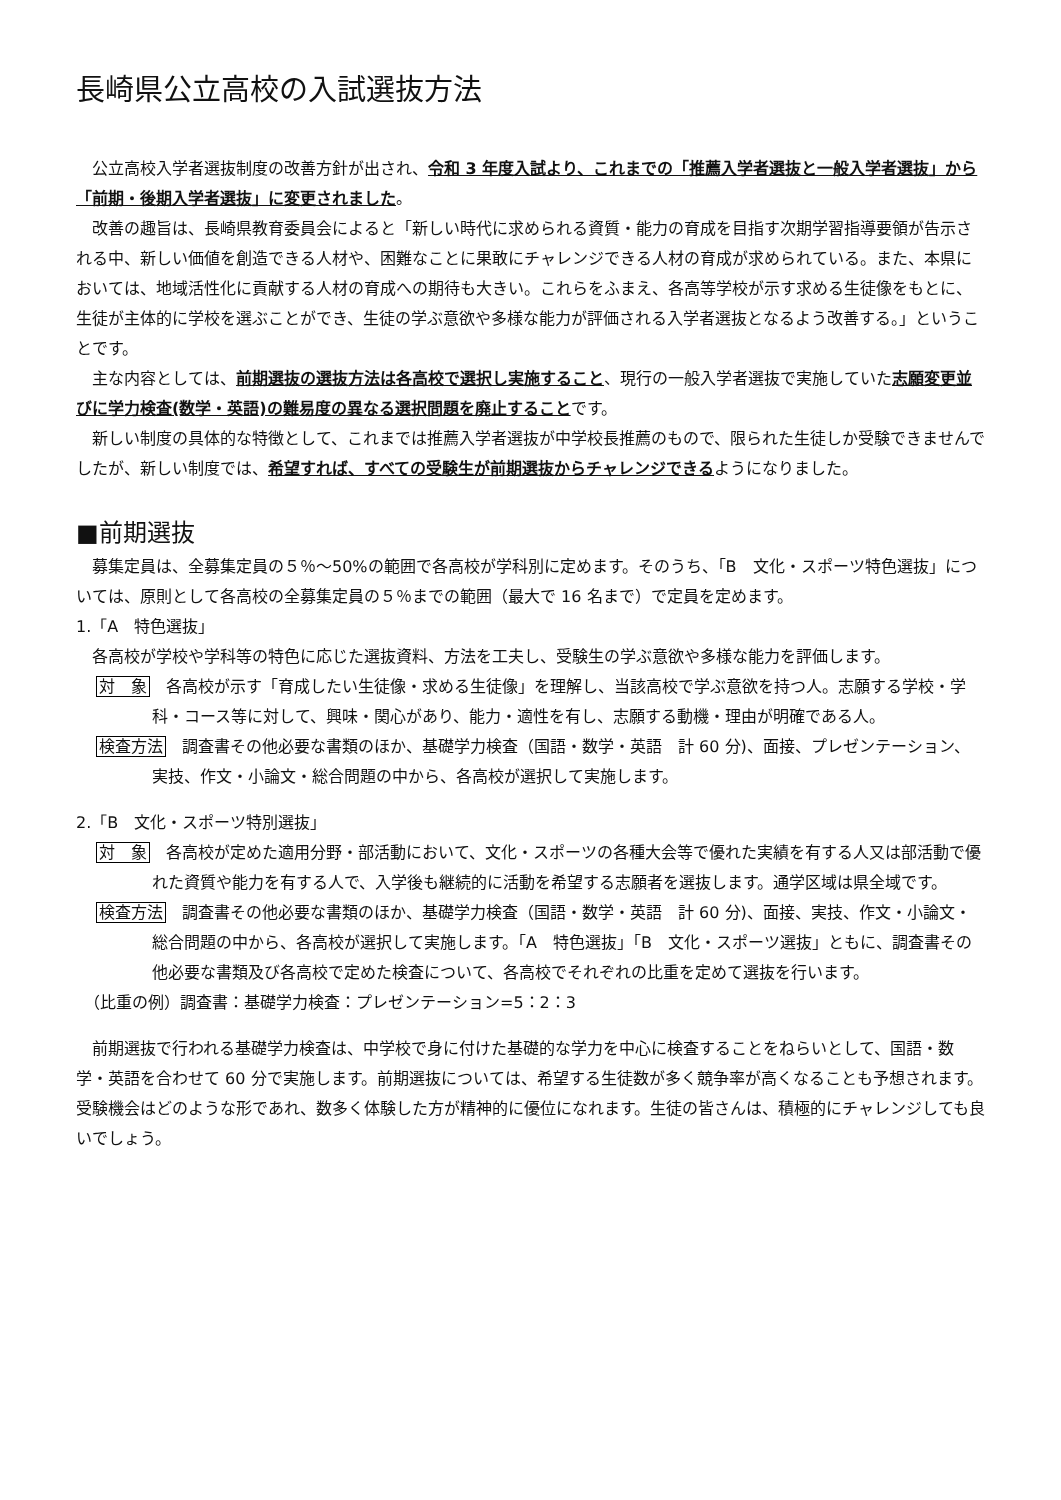長崎県公立高校の入試選抜方法
公立高校入学者選抜制度の改善方針が出され、令和 3 年度入試より、これまでの「推薦入学者選抜と一般入学者選抜」から「前期・後期入学者選抜」に変更されました。
改善の趣旨は、長崎県教育委員会によると「新しい時代に求められる資質・能力の育成を目指す次期学習指導要領が告示される中、新しい価値を創造できる人材や、困難なことに果敢にチャレンジできる人材の育成が求められている。また、本県においては、地域活性化に貢献する人材の育成への期待も大きい。これらをふまえ、各高等学校が示す求める生徒像をもとに、生徒が主体的に学校を選ぶことができ、生徒の学ぶ意欲や多様な能力が評価される入学者選抜となるよう改善する。」ということです。
主な内容としては、前期選抜の選抜方法は各高校で選択し実施すること、現行の一般入学者選抜で実施していた志願変更並びに学力検査(数学・英語)の難易度の異なる選択問題を廃止することです。
新しい制度の具体的な特徴として、これまでは推薦入学者選抜が中学校長推薦のもので、限られた生徒しか受験できませんでしたが、新しい制度では、希望すれば、すべての受験生が前期選抜からチャレンジできるようになりました。
■前期選抜
募集定員は、全募集定員の５％～50%の範囲で各高校が学科別に定めます。そのうち、「B　文化・スポーツ特色選抜」については、原則として各高校の全募集定員の５％までの範囲（最大で 16 名まで）で定員を定めます。
1.「A　特色選抜」
各高校が学校や学科等の特色に応じた選抜資料、方法を工夫し、受験生の学ぶ意欲や多様な能力を評価します。
対　象　各高校が示す「育成したい生徒像・求める生徒像」を理解し、当該高校で学ぶ意欲を持つ人。志願する学校・学科・コース等に対して、興味・関心があり、能力・適性を有し、志願する動機・理由が明確である人。
検査方法　調査書その他必要な書類のほか、基礎学力検査（国語・数学・英語　計 60 分)、面接、プレゼンテーション、実技、作文・小論文・総合問題の中から、各高校が選択して実施します。
2.「B　文化・スポーツ特別選抜」
対　象　各高校が定めた適用分野・部活動において、文化・スポーツの各種大会等で優れた実績を有する人又は部活動で優れた資質や能力を有する人で、入学後も継続的に活動を希望する志願者を選抜します。通学区域は県全域です。
検査方法　調査書その他必要な書類のほか、基礎学力検査（国語・数学・英語　計 60 分)、面接、実技、作文・小論文・総合問題の中から、各高校が選択して実施します。「A　特色選抜」「B　文化・スポーツ選抜」ともに、調査書その他必要な書類及び各高校で定めた検査について、各高校でそれぞれの比重を定めて選抜を行います。
（比重の例）調査書：基礎学力検査：プレゼンテーション=5：2：3
前期選抜で行われる基礎学力検査は、中学校で身に付けた基礎的な学力を中心に検査することをねらいとして、国語・数学・英語を合わせて 60 分で実施します。前期選抜については、希望する生徒数が多く競争率が高くなることも予想されます。受験機会はどのような形であれ、数多く体験した方が精神的に優位になれます。生徒の皆さんは、積極的にチャレンジしても良いでしょう。